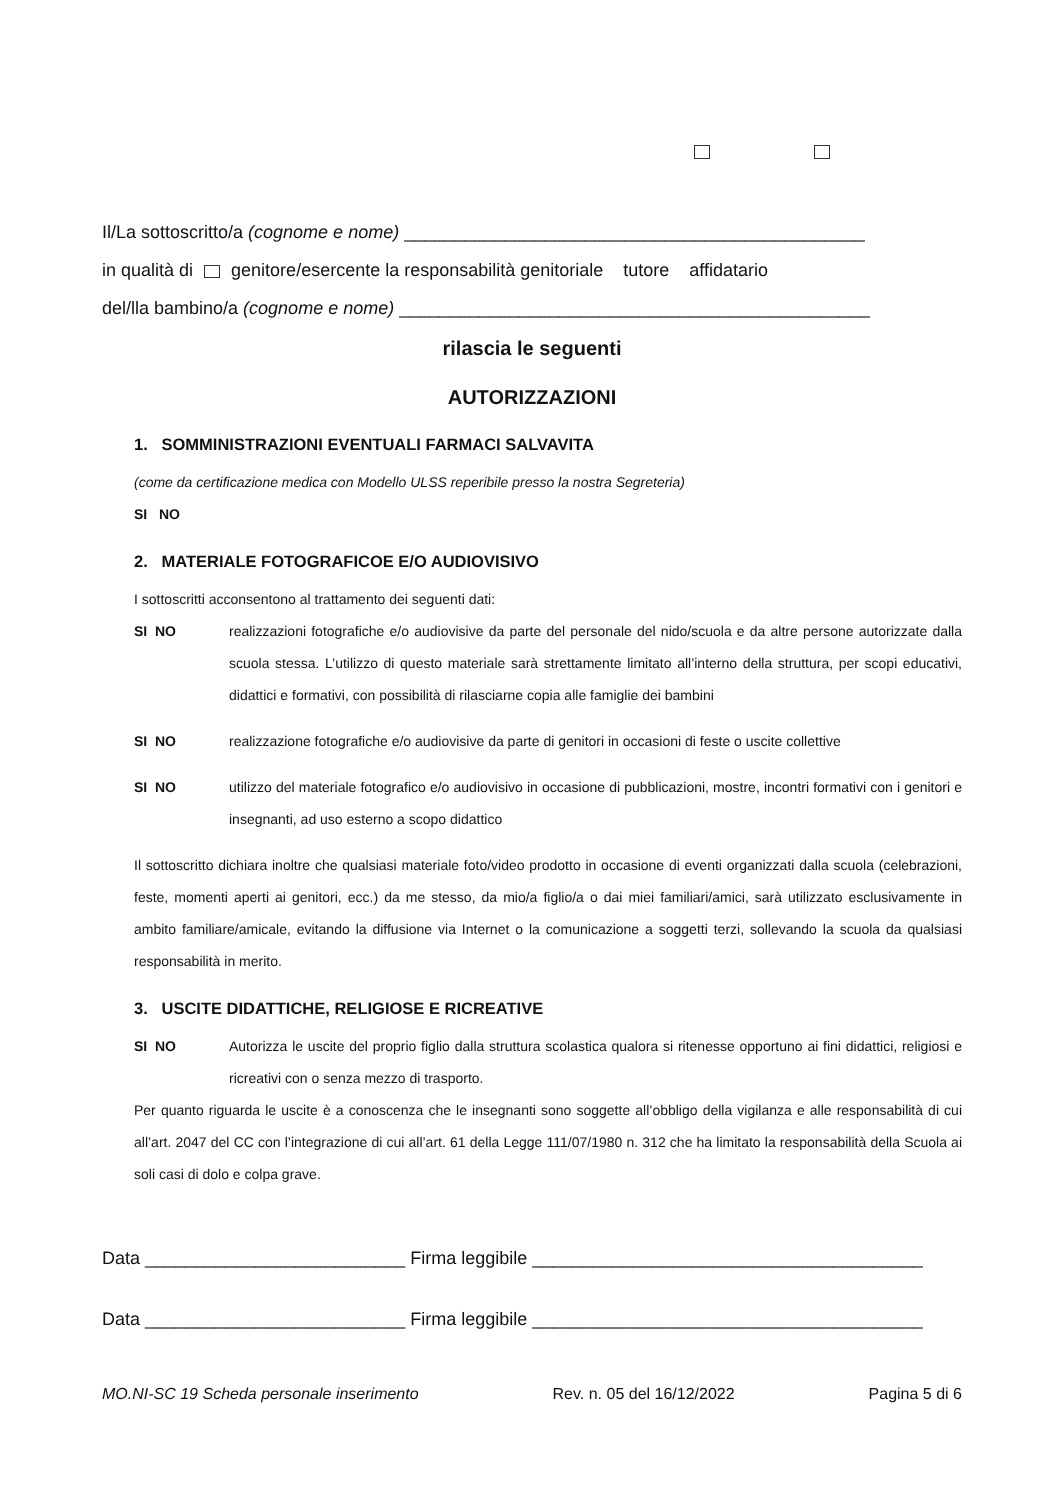Il/La sottoscritto/a (cognome e nome) ______________________________________________
in qualità di genitore/esercente la responsabilità genitoriale tutore affidatario
del/lla bambino/a (cognome e nome) _______________________________________________
rilascia le seguenti
AUTORIZZAZIONI
1. SOMMINISTRAZIONI EVENTUALI FARMACI SALVAVITA
(come da certificazione medica con Modello ULSS reperibile presso la nostra Segreteria)
SI NO
2. MATERIALE FOTOGRAFICOE E/O AUDIOVISIVO
I sottoscritti acconsentono al trattamento dei seguenti dati:
SI NO realizzazioni fotografiche e/o audiovisive da parte del personale del nido/scuola e da altre persone autorizzate dalla scuola stessa. L’utilizzo di questo materiale sarà strettamente limitato all’interno della struttura, per scopi educativi, didattici e formativi, con possibilità di rilasciarne copia alle famiglie dei bambini
SI NO realizzazione fotografiche e/o audiovisive da parte di genitori in occasioni di feste o uscite collettive
SI NO utilizzo del materiale fotografico e/o audiovisivo in occasione di pubblicazioni, mostre, incontri formativi con i genitori e insegnanti, ad uso esterno a scopo didattico
Il sottoscritto dichiara inoltre che qualsiasi materiale foto/video prodotto in occasione di eventi organizzati dalla scuola (celebrazioni, feste, momenti aperti ai genitori, ecc.) da me stesso, da mio/a figlio/a o dai miei familiari/amici, sarà utilizzato esclusivamente in ambito familiare/amicale, evitando la diffusione via Internet o la comunicazione a soggetti terzi, sollevando la scuola da qualsiasi responsabilità in merito.
3. USCITE DIDATTICHE, RELIGIOSE E RICREATIVE
SI NO Autorizza le uscite del proprio figlio dalla struttura scolastica qualora si ritenesse opportuno ai fini didattici, religiosi e ricreativi con o senza mezzo di trasporto.
Per quanto riguarda le uscite è a conoscenza che le insegnanti sono soggette all’obbligo della vigilanza e alle responsabilità di cui all’art. 2047 del CC con l’integrazione di cui all’art. 61 della Legge 111/07/1980 n. 312 che ha limitato la responsabilità della Scuola ai soli casi di dolo e colpa grave.
Data __________________________ Firma leggibile _______________________________________
Data __________________________ Firma leggibile _______________________________________
MO.NI-SC 19 Scheda personale inserimento Rev. n. 05 del 16/12/2022 Pagina 5 di 6